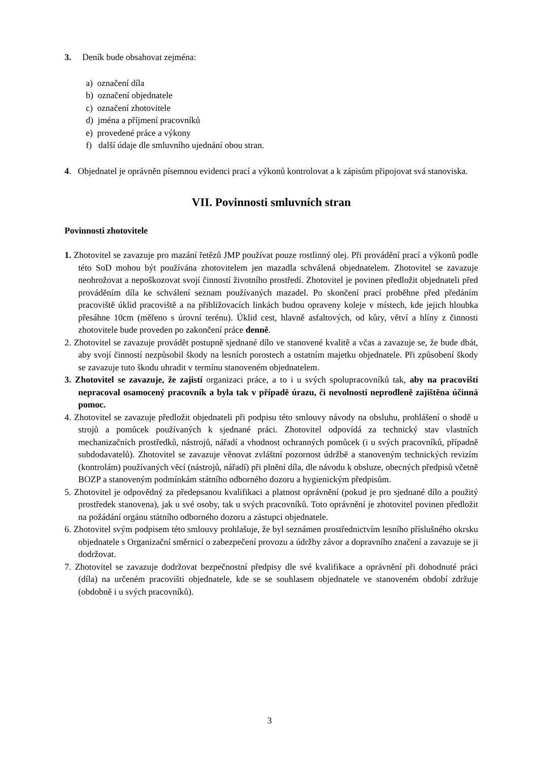3. Deník bude obsahovat zejména:
a) označení díla
b) označení objednatele
c) označení zhotovitele
d) jména a příjmení pracovníků
e) provedené práce a výkony
f) další údaje dle smluvního ujednání obou stran.
4. Objednatel je oprávněn písemnou evidenci prací a výkonů kontrolovat a k zápisům připojovat svá stanoviska.
VII. Povinnosti smluvních stran
Povinnosti zhotovitele
1. Zhotovitel se zavazuje pro mazání řetězů JMP používat pouze rostlinný olej. Při provádění prací a výkonů podle této SoD mohou být používána zhotovitelem jen mazadla schválená objednatelem. Zhotovitel se zavazuje neohrožovat a nepoškozovat svojí činností životního prostředí. Zhotovitel je povinen předložit objednateli před prováděním díla ke schválení seznam používaných mazadel. Po skončení prací proběhne před předáním pracoviště úklid pracoviště a na přibližovacích linkách budou opraveny koleje v místech, kde jejich hloubka přesáhne 10cm (měřeno s úrovní terénu). Úklid cest, hlavně asfaltových, od kůry, větví a hlíny z činnosti zhotovitele bude proveden po zakončení práce denně.
2. Zhotovitel se zavazuje provádět postupně sjednané dílo ve stanovené kvalitě a včas a zavazuje se, že bude dbát, aby svojí činností nezpůsobil škody na lesních porostech a ostatním majetku objednatele. Při způsobení škody se zavazuje tuto škodu uhradit v termínu stanoveném objednatelem.
3. Zhotovitel se zavazuje, že zajistí organizaci práce, a to i u svých spolupracovníků tak, aby na pracovišti nepracoval osamocený pracovník a byla tak v případě úrazu, či nevolnosti neprodleně zajištěna účinná pomoc.
4. Zhotovitel se zavazuje předložit objednateli při podpisu této smlouvy návody na obsluhu, prohlášení o shodě u strojů a pomůcek používaných k sjednané práci. Zhotovitel odpovídá za technický stav vlastních mechanizačních prostředků, nástrojů, nářadí a vhodnost ochranných pomůcek (i u svých pracovníků, případně subdodavatelů). Zhotovitel se zavazuje věnovat zvláštní pozornost údržbě a stanoveným technických revizím (kontrolám) používaných věcí (nástrojů, nářadí) při plnění díla, dle návodu k obsluze, obecných předpisů včetně BOZP a stanoveným podmínkám státního odborného dozoru a hygienickým předpisům.
5. Zhotovitel je odpovědný za předepsanou kvalifikaci a platnost oprávnění (pokud je pro sjednané dílo a použitý prostředek stanovena), jak u své osoby, tak u svých pracovníků. Toto oprávnění je zhotovitel povinen předložit na požádání orgánu státního odborného dozoru a zástupci objednatele.
6. Zhotovitel svým podpisem této smlouvy prohlašuje, že byl seznámen prostřednictvím lesního příslušného okrsku objednatele s Organizační směrnicí o zabezpečení provozu a údržby závor a dopravního značení a zavazuje se ji dodržovat.
7. Zhotovitel se zavazuje dodržovat bezpečnostní předpisy dle své kvalifikace a oprávnění při dohodnuté práci (díla) na určeném pracovišti objednatele, kde se se souhlasem objednatele ve stanoveném období zdržuje (obdobně i u svých pracovníků).
3